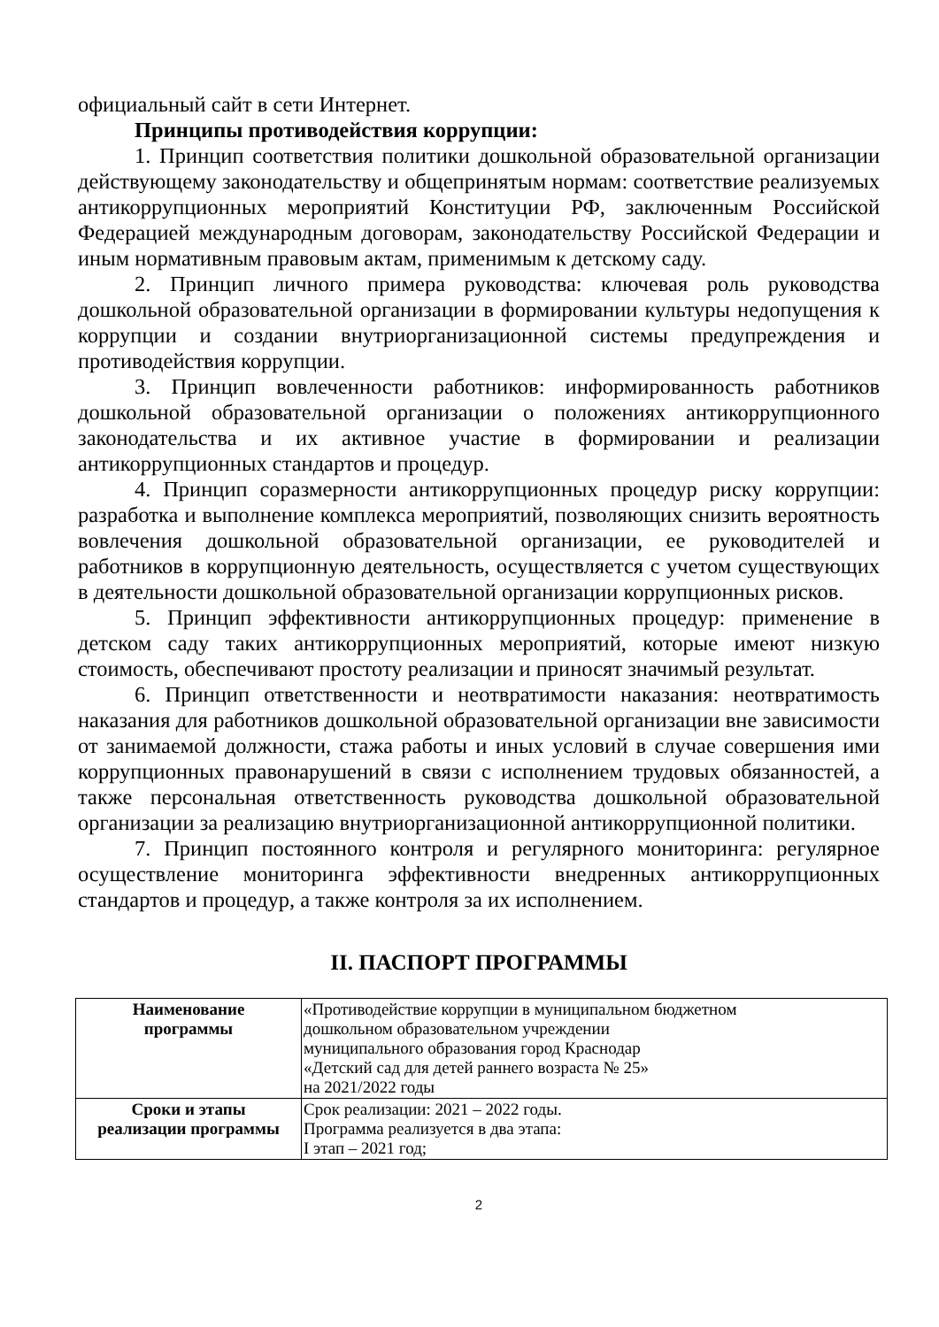официальный сайт в сети Интернет.
Принципы противодействия коррупции:
1. Принцип соответствия политики дошкольной образовательной организации действующему законодательству и общепринятым нормам: соответствие реализуемых антикоррупционных мероприятий Конституции РФ, заключенным Российской Федерацией международным договорам, законодательству Российской Федерации и иным нормативным правовым актам, применимым к детскому саду.
2. Принцип личного примера руководства: ключевая роль руководства дошкольной образовательной организации в формировании культуры недопущения к коррупции и создании внутриорганизационной системы предупреждения и противодействия коррупции.
3. Принцип вовлеченности работников: информированность работников дошкольной образовательной организации о положениях антикоррупционного законодательства и их активное участие в формировании и реализации антикоррупционных стандартов и процедур.
4. Принцип соразмерности антикоррупционных процедур риску коррупции: разработка и выполнение комплекса мероприятий, позволяющих снизить вероятность вовлечения дошкольной образовательной организации, ее руководителей и работников в коррупционную деятельность, осуществляется с учетом существующих в деятельности дошкольной образовательной организации коррупционных рисков.
5. Принцип эффективности антикоррупционных процедур: применение в детском саду таких антикоррупционных мероприятий, которые имеют низкую стоимость, обеспечивают простоту реализации и приносят значимый результат.
6. Принцип ответственности и неотвратимости наказания: неотвратимость наказания для работников дошкольной образовательной организации вне зависимости от занимаемой должности, стажа работы и иных условий в случае совершения ими коррупционных правонарушений в связи с исполнением трудовых обязанностей, а также персональная ответственность руководства дошкольной образовательной организации за реализацию внутриорганизационной антикоррупционной политики.
7. Принцип постоянного контроля и регулярного мониторинга: регулярное осуществление мониторинга эффективности внедренных антикоррупционных стандартов и процедур, а также контроля за их исполнением.
II. ПАСПОРТ ПРОГРАММЫ
| Наименование программы | «Противодействие коррупции в муниципальном бюджетном дошкольном образовательном учреждении муниципального образования город Краснодар «Детский сад для детей раннего возраста № 25» на 2021/2022 годы |
| Сроки и этапы реализации программы | Срок реализации: 2021 – 2022 годы. Программа реализуется в два этапа: I этап – 2021 год; |
2